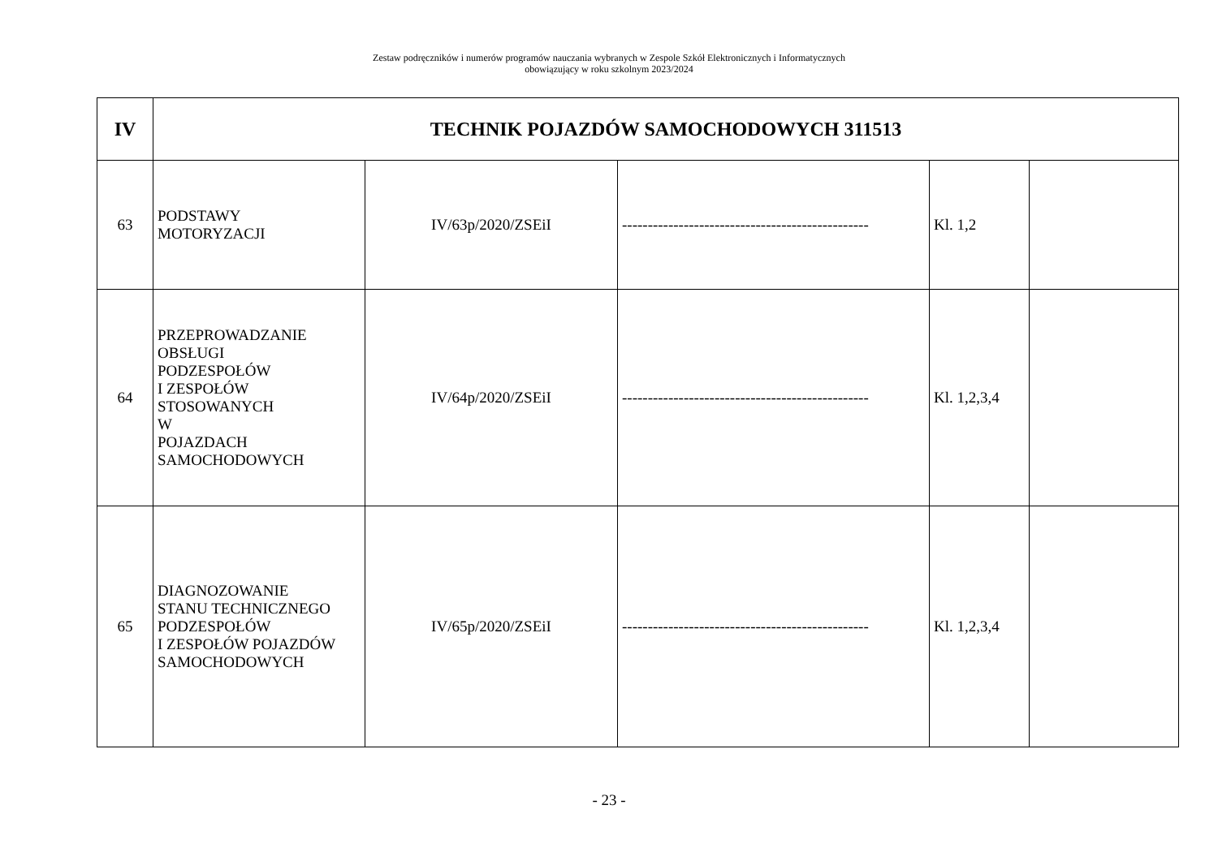Zestaw podręczników i numerów programów nauczania wybranych w Zespole Szkół Elektronicznych i Informatycznych
obowiązujący w roku szkolnym 2023/2024
| IV | TECHNIK POJAZDÓW SAMOCHODOWYCH 311513 | | | | |
| --- | --- | --- | --- | --- | --- |
| 63 | PODSTAWY MOTORYZACJI | IV/63p/2020/ZSEiI | ------------------------------------------------ | Kl. 1,2 | |
| 64 | PRZEPROWADZANIE OBSŁUGI PODZESPOŁÓW I ZESPOŁÓW STOSOWANYCH W POJAZDACH SAMOCHODOWYCH | IV/64p/2020/ZSEiI | ------------------------------------------------ | Kl. 1,2,3,4 | |
| 65 | DIAGNOZOWANIE STANU TECHNICZNEGO PODZESPOŁÓW I ZESPOŁÓW POJAZDÓW SAMOCHODOWYCH | IV/65p/2020/ZSEiI | ------------------------------------------------ | Kl. 1,2,3,4 | |
- 23 -